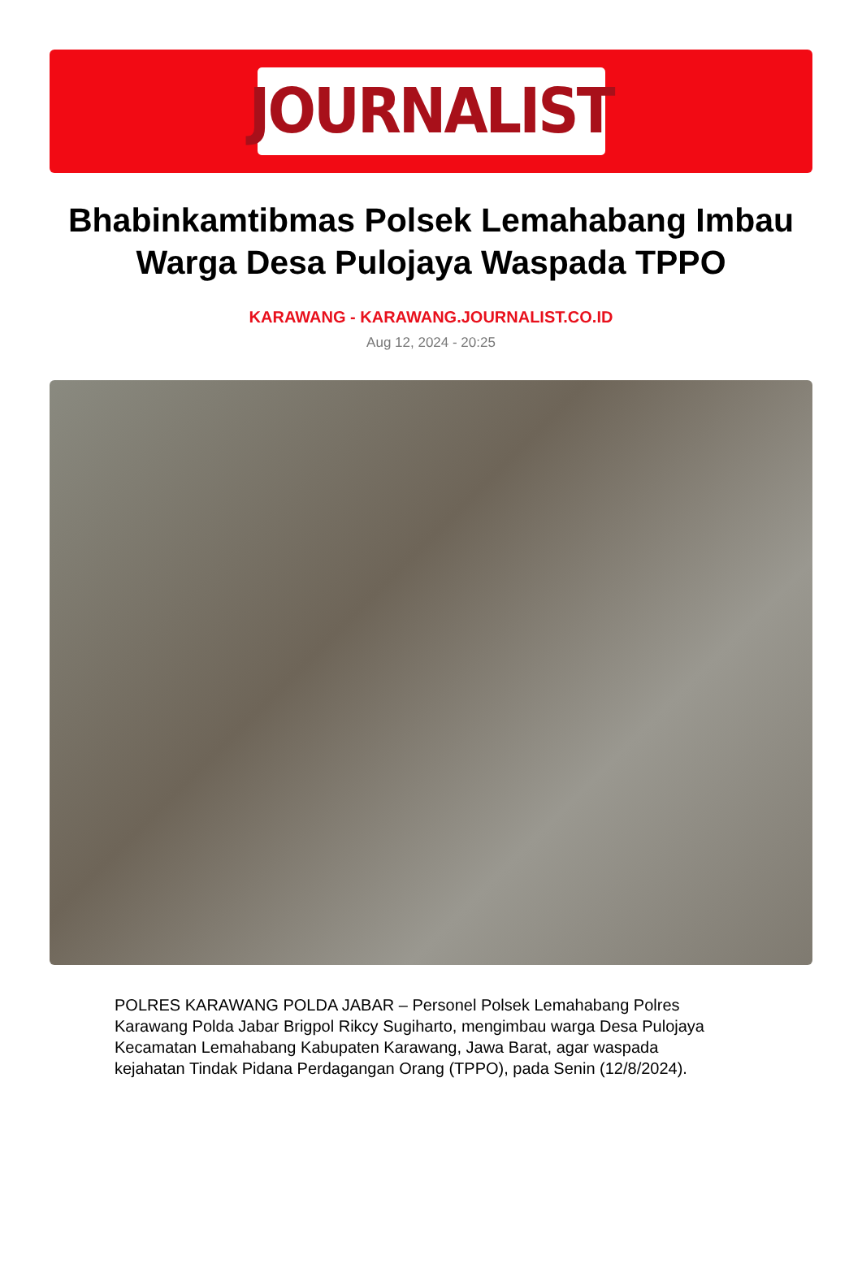JOURNALIST
Bhabinkamtibmas Polsek Lemahabang Imbau Warga Desa Pulojaya Waspada TPPO
KARAWANG - KARAWANG.JOURNALIST.CO.ID
Aug 12, 2024 - 20:25
POLRES KARAWANG POLDA JABAR – Personel Polsek Lemahabang Polres Karawang Polda Jabar Brigpol Rikcy Sugiharto, mengimbau warga Desa Pulojaya Kecamatan Lemahabang Kabupaten Karawang, Jawa Barat, agar waspada kejahatan Tindak Pidana Perdagangan Orang (TPPO), pada Senin (12/8/2024).